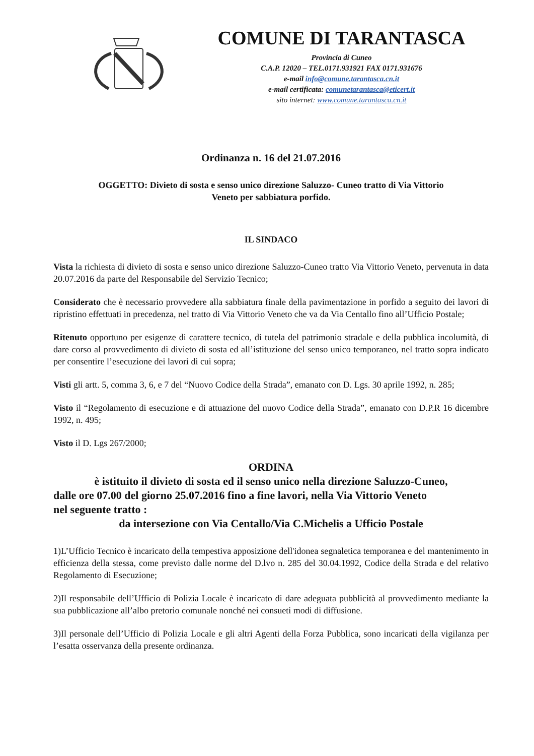COMUNE DI TARANTASCA
Provincia di Cuneo
C.A.P. 12020 – TEL.0171.931921 FAX 0171.931676
e-mail info@comune.tarantasca.cn.it
e-mail certificata: comunetarantasca@eticert.it
sito internet: www.comune.tarantasca.cn.it
Ordinanza n. 16 del 21.07.2016
OGGETTO: Divieto di sosta e senso unico direzione Saluzzo- Cuneo tratto di Via Vittorio
Veneto per sabbiatura porfido.
IL SINDACO
Vista la richiesta di divieto di sosta e senso unico direzione Saluzzo-Cuneo tratto Via Vittorio Veneto, pervenuta in data 20.07.2016 da parte del Responsabile del Servizio Tecnico;
Considerato che è necessario provvedere alla sabbiatura finale della pavimentazione in porfido a seguito dei lavori di ripristino effettuati in precedenza, nel tratto di Via Vittorio Veneto che va da Via Centallo fino all’Ufficio Postale;
Ritenuto opportuno per esigenze di carattere tecnico, di tutela del patrimonio stradale e della pubblica incolumità, di dare corso al provvedimento di divieto di sosta ed all’istituzione del senso unico temporaneo, nel tratto sopra indicato per consentire l’esecuzione dei lavori di cui sopra;
Visti gli artt. 5, comma 3, 6, e 7 del “Nuovo Codice della Strada”, emanato con D. Lgs. 30 aprile 1992, n. 285;
Visto il “Regolamento di esecuzione e di attuazione del nuovo Codice della Strada”, emanato con D.P.R 16 dicembre 1992, n. 495;
Visto il D. Lgs 267/2000;
ORDINA
è istituito il divieto di sosta ed il senso unico nella direzione Saluzzo-Cuneo,
dalle ore 07.00 del giorno 25.07.2016 fino a fine lavori, nella Via Vittorio Veneto
nel seguente tratto :
da intersezione con Via Centallo/Via C.Michelis a Ufficio Postale
1)L’Ufficio Tecnico è incaricato della tempestiva apposizione dell'idonea segnaletica temporanea e del mantenimento in efficienza della stessa, come previsto dalle norme del D.lvo n. 285 del 30.04.1992, Codice della Strada e del relativo Regolamento di Esecuzione;
2)Il responsabile dell’Ufficio di Polizia Locale è incaricato di dare adeguata pubblicità al provvedimento mediante la sua pubblicazione all’albo pretorio comunale nonché nei consueti modi di diffusione.
3)Il personale dell’Ufficio di Polizia Locale e gli altri Agenti della Forza Pubblica, sono incaricati della vigilanza per l’esatta osservanza della presente ordinanza.